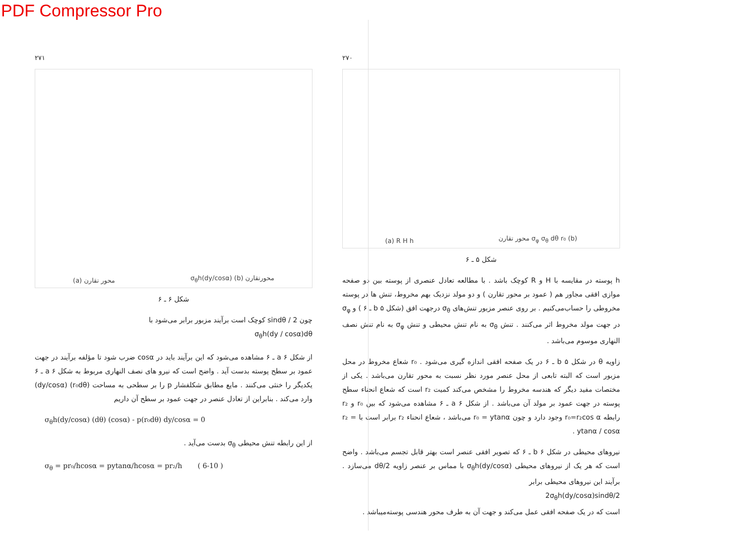PDF Compressor Pro
۲۷۱
(a) محور تقارن σ<sub>θ</sub>h(dy/cosα) (b) محورتقارن
شکل ۶ ـ ۶
چون sindθ / 2 کوچک است برآیند مزبور برابر می‌شود با
σ<sub>θ</sub>h(dy / cosα)dθ
از شکل a ۶ ـ ۶ مشاهده می‌شود که این برآیند باید در cosα ضرب شود تا مؤلفه برآیند در جهت عمود بر سطح پوسته بدست آید . واضح است که نیرو های نصف النهاری مربوط به شکل a ۶ ـ ۶ یکدیگر را خنثی می‌کنند . مایع مطابق شکلفشار p را بر سطحی به مساحت (r₀dθ) (dy/cosα) وارد می‌کند . بنابراین از تعادل عنصر در جهت عمود بر سطح آن داریم
σ<sub>θ</sub>h(dy/cosα) (dθ) (cosα) - p(r₀dθ) dy/cosα = 0
از این رابطه تنش محیطی σ<sub>θ</sub> بدست می‌آید .
σ<sub>θ</sub> = pr₀/hcosα = pytanα/hcosα = pr₂/h ( 6-10 )
۲۷۰
(a) R H h محور تقارن σ<sub>φ</sub> σ<sub>θ</sub> dθ r₀ (b)
شکل ۵ ـ ۶
h پوسته در مقایسه با H و R کوچک باشد . با مطالعه تعادل عنصری از پوسته بین دو صفحه موازی افقی مجاور هم ( عمود بر محور تقارن ) و دو مولد نزدیک بهم مخروط، تنش ها در پوسته مخروطی را حساب‌می‌کنیم . بر روی عنصر مزبور تنش‌های σ<sub>θ</sub> درجهت افق (شکل b ۵ ـ ۶ ) و σ<sub>φ</sub> در جهت مولد مخروط اثر می‌کنند . تنش σ<sub>θ</sub> به نام تنش محیطی و تنش σ<sub>φ</sub> به نام تنش نصف النهاری موسوم می‌باشد .
زاویه θ در شکل b ۵ ـ ۶ در یک صفحه افقی اندازه گیری می‌شود . r₀ شعاع مخروط در محل مزبور است که البته تابعی از محل عنصر مورد نظر نسبت به محور تقارن می‌باشد . یکی از مختصات مفید دیگر که هندسه مخروط را مشخص می‌کند کمیت r₂ است که شعاع انحناء سطح پوسته در جهت عمود بر مولد آن می‌باشد . از شکل a ۶ ـ ۶ مشاهده می‌شود که بین r₀ و r₂ رابطه r₀=r₂cos α وجود دارد و چون r₀ = ytanα می‌باشد ، شعاع انحناء r₂ برابر است با r₂ = ytanα / cosα .
نیروهای محیطی در شکل b ۶ ـ ۶ که تصویر افقی عنصر است بهتر قابل تجسم می‌باشد . واضح است که هر یک از نیروهای محیطی σ<sub>θ</sub>h(dy/cosα) با مماس بر عنصر زاویه dθ/2 می‌سازد . برآیند این نیروهای محیطی برابر
2σ<sub>θ</sub>h(dy/cosα)sindθ/2
است که در یک صفحه افقی عمل می‌کند و جهت آن به طرف محور هندسی پوسته‌میباشد .